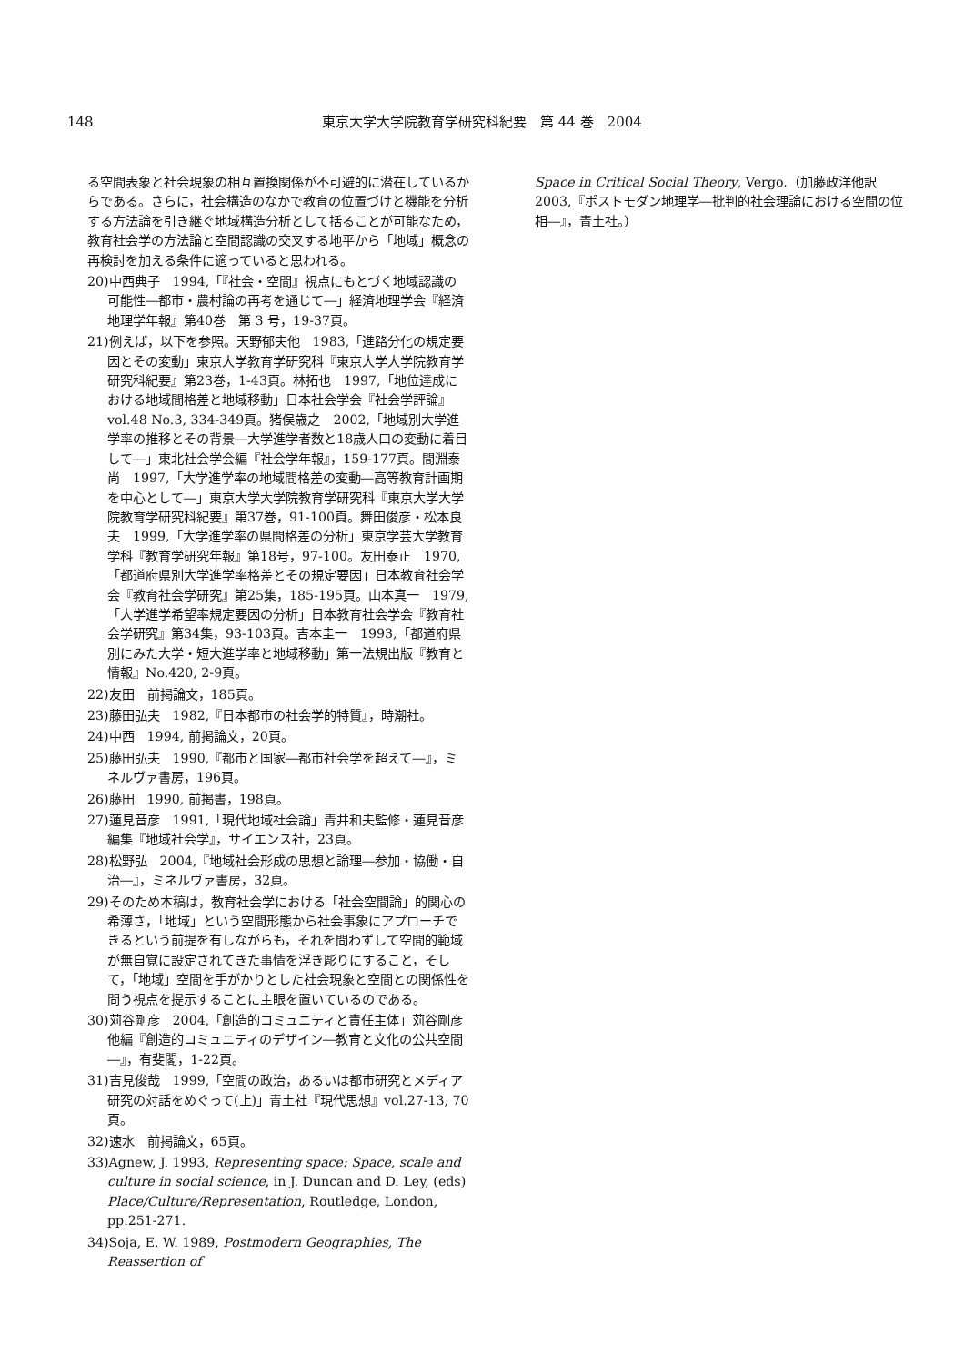148 東京大学大学院教育学研究科紀要　第 44 巻　2004
る空間表象と社会現象の相互置換関係が不可避的に潜在しているからである。さらに，社会構造のなかで教育の位置づけと機能を分析する方法論を引き継ぐ地域構造分析として括ることが可能なため，教育社会学の方法論と空間認識の交叉する地平から「地域」概念の再検討を加える条件に適っていると思われる。
20)中西典子　1994,「『社会・空間』視点にもとづく地域認識の可能性―都市・農村論の再考を通じて―」経済地理学会『経済地理学年報』第40巻　第 3 号，19-37頁。
21)例えば，以下を参照。天野郁夫他　1983,「進路分化の規定要因とその変動」東京大学教育学研究科『東京大学大学院教育学研究科紀要』第23巻，1-43頁。林拓也　1997,「地位達成における地域間格差と地域移動」日本社会学会『社会学評論』vol.48 No.3, 334-349頁。猪俣歳之　2002,「地域別大学進学率の推移とその背景―大学進学者数と18歳人口の変動に着目して―」東北社会学会編『社会学年報』，159-177頁。間淵泰尚　1997,「大学進学率の地域間格差の変動―高等教育計画期を中心として―」東京大学大学院教育学研究科『東京大学大学院教育学研究科紀要』第37巻，91-100頁。舞田俊彦・松本良夫　1999,「大学進学率の県間格差の分析」東京学芸大学教育学科『教育学研究年報』第18号，97-100。友田泰正　1970,「都道府県別大学進学率格差とその規定要因」日本教育社会学会『教育社会学研究』第25集，185-195頁。山本真一　1979,「大学進学希望率規定要因の分析」日本教育社会学会『教育社会学研究』第34集，93-103頁。吉本圭一　1993,「都道府県別にみた大学・短大進学率と地域移動」第一法規出版『教育と情報』No.420, 2-9頁。
22)友田　前掲論文，185頁。
23)藤田弘夫　1982,『日本都市の社会学的特質』，時潮社。
24)中西　1994, 前掲論文，20頁。
25)藤田弘夫　1990,『都市と国家―都市社会学を超えて―』，ミネルヴァ書房，196頁。
26)藤田　1990, 前掲書，198頁。
27)蓮見音彦　1991,「現代地域社会論」青井和夫監修・蓮見音彦編集『地域社会学』，サイエンス社，23頁。
28)松野弘　2004,『地域社会形成の思想と論理―参加・協働・自治―』，ミネルヴァ書房，32頁。
29)そのため本稿は，教育社会学における「社会空間論」的関心の希薄さ，「地域」という空間形態から社会事象にアプローチできるという前提を有しながらも，それを問わずして空間的範域が無自覚に設定されてきた事情を浮き彫りにすること，そして，「地域」空間を手がかりとした社会現象と空間との関係性を問う視点を提示することに主眼を置いているのである。
30)苅谷剛彦　2004,「創造的コミュニティと責任主体」苅谷剛彦他編『創造的コミュニティのデザイン―教育と文化の公共空間―』，有斐閣，1-22頁。
31)吉見俊哉　1999,「空間の政治，あるいは都市研究とメディア研究の対話をめぐって(上)」青土社『現代思想』vol.27-13, 70頁。
32)速水　前掲論文，65頁。
33)Agnew, J. 1993, Representing space: Space, scale and culture in social science, in J. Duncan and D. Ley, (eds) Place/Culture/Representation, Routledge, London, pp.251-271.
34)Soja, E. W. 1989, Postmodern Geographies, The Reassertion of
Space in Critical Social Theory, Vergo.（加藤政洋他訳　2003,『ポストモダン地理学―批判的社会理論における空間の位相―』，青土社。）